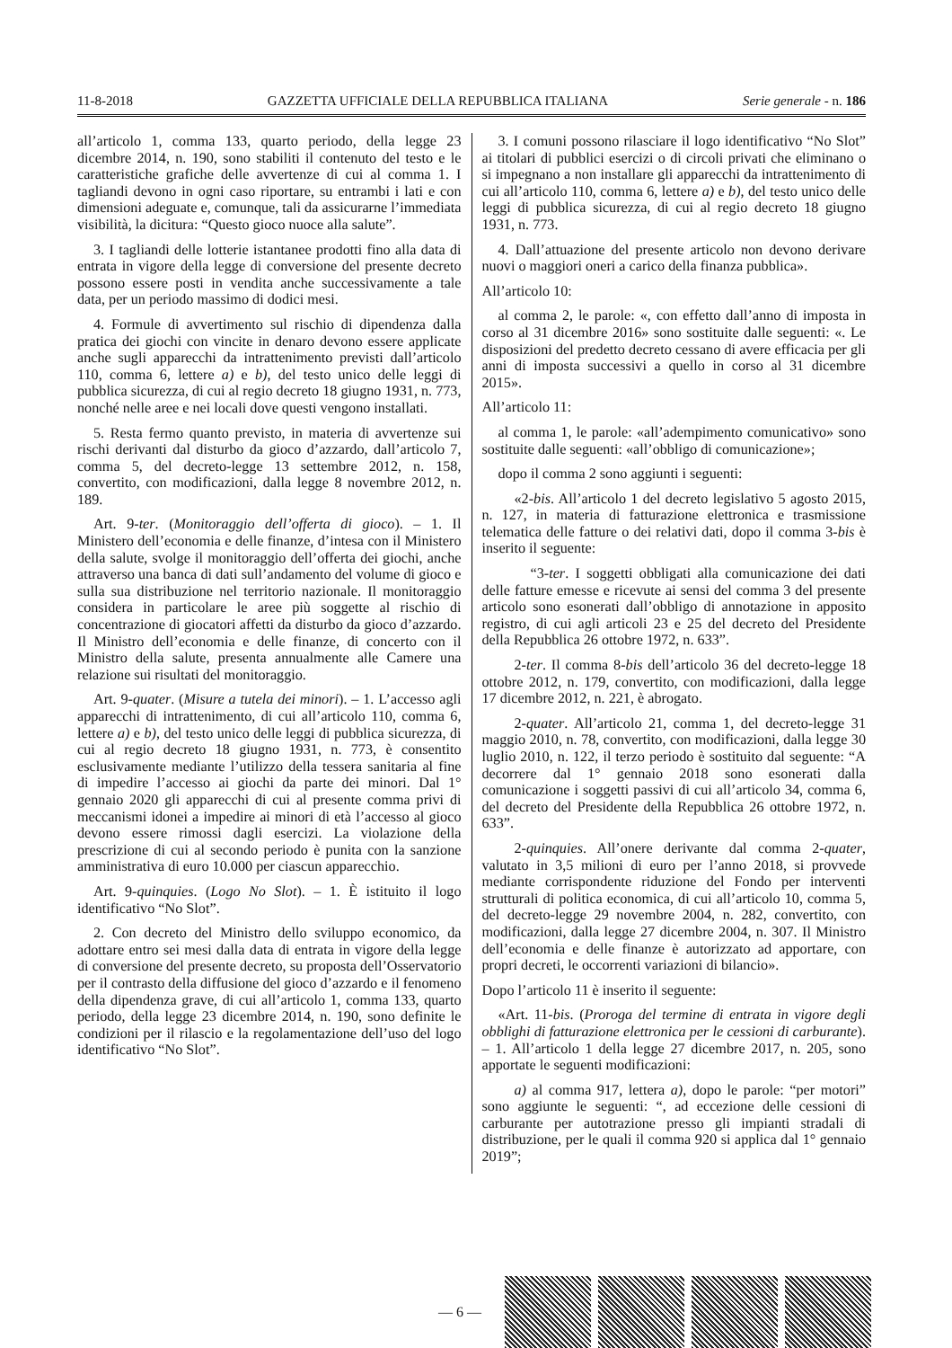11-8-2018 GAZZETTA UFFICIALE DELLA REPUBBLICA ITALIANA Serie generale - n. 186
all’articolo 1, comma 133, quarto periodo, della legge 23 dicembre 2014, n. 190, sono stabiliti il contenuto del testo e le caratteristiche grafiche delle avvertenze di cui al comma 1. I tagliandi devono in ogni caso riportare, su entrambi i lati e con dimensioni adeguate e, comunque, tali da assicurarne l’immediata visibilità, la dicitura: “Questo gioco nuoce alla salute”.
3. I tagliandi delle lotterie istantanee prodotti fino alla data di entrata in vigore della legge di conversione del presente decreto possono essere posti in vendita anche successivamente a tale data, per un periodo massimo di dodici mesi.
4. Formule di avvertimento sul rischio di dipendenza dalla pratica dei giochi con vincite in denaro devono essere applicate anche sugli apparecchi da intrattenimento previsti dall’articolo 110, comma 6, lettere a) e b), del testo unico delle leggi di pubblica sicurezza, di cui al regio decreto 18 giugno 1931, n. 773, nonché nelle aree e nei locali dove questi vengono installati.
5. Resta fermo quanto previsto, in materia di avvertenze sui rischi derivanti dal disturbo da gioco d’azzardo, dall’articolo 7, comma 5, del decreto-legge 13 settembre 2012, n. 158, convertito, con modificazioni, dalla legge 8 novembre 2012, n. 189.
Art. 9-ter. (Monitoraggio dell’offerta di gioco). – 1. Il Ministero dell’economia e delle finanze, d’intesa con il Ministero della salute, svolge il monitoraggio dell’offerta dei giochi, anche attraverso una banca di dati sull’andamento del volume di gioco e sulla sua distribuzione nel territorio nazionale. Il monitoraggio considera in particolare le aree più soggette al rischio di concentrazione di giocatori affetti da disturbo da gioco d’azzardo. Il Ministro dell’economia e delle finanze, di concerto con il Ministro della salute, presenta annualmente alle Camere una relazione sui risultati del monitoraggio.
Art. 9-quater. (Misure a tutela dei minori). – 1. L’accesso agli apparecchi di intrattenimento, di cui all’articolo 110, comma 6, lettere a) e b), del testo unico delle leggi di pubblica sicurezza, di cui al regio decreto 18 giugno 1931, n. 773, è consentito esclusivamente mediante l’utilizzo della tessera sanitaria al fine di impedire l’accesso ai giochi da parte dei minori. Dal 1° gennaio 2020 gli apparecchi di cui al presente comma privi di meccanismi idonei a impedire ai minori di età l’accesso al gioco devono essere rimossi dagli esercizi. La violazione della prescrizione di cui al secondo periodo è punita con la sanzione amministrativa di euro 10.000 per ciascun apparecchio.
Art. 9-quinquies. (Logo No Slot). – 1. È istituito il logo identificativo “No Slot”.
2. Con decreto del Ministro dello sviluppo economico, da adottare entro sei mesi dalla data di entrata in vigore della legge di conversione del presente decreto, su proposta dell’Osservatorio per il contrasto della diffusione del gioco d’azzardo e il fenomeno della dipendenza grave, di cui all’articolo 1, comma 133, quarto periodo, della legge 23 dicembre 2014, n. 190, sono definite le condizioni per il rilascio e la regolamentazione dell’uso del logo identificativo “No Slot”.
3. I comuni possono rilasciare il logo identificativo “No Slot” ai titolari di pubblici esercizi o di circoli privati che eliminano o si impegnano a non installare gli apparecchi da intrattenimento di cui all’articolo 110, comma 6, lettere a) e b), del testo unico delle leggi di pubblica sicurezza, di cui al regio decreto 18 giugno 1931, n. 773.
4. Dall’attuazione del presente articolo non devono derivare nuovi o maggiori oneri a carico della finanza pubblica».
All’articolo 10:
al comma 2, le parole: «, con effetto dall’anno di imposta in corso al 31 dicembre 2016» sono sostituite dalle seguenti: «. Le disposizioni del predetto decreto cessano di avere efficacia per gli anni di imposta successivi a quello in corso al 31 dicembre 2015».
All’articolo 11:
al comma 1, le parole: «all’adempimento comunicativo» sono sostituite dalle seguenti: «all’obbligo di comunicazione»;
dopo il comma 2 sono aggiunti i seguenti:
«2-bis. All’articolo 1 del decreto legislativo 5 agosto 2015, n. 127, in materia di fatturazione elettronica e trasmissione telematica delle fatture o dei relativi dati, dopo il comma 3-bis è inserito il seguente:
“3-ter. I soggetti obbligati alla comunicazione dei dati delle fatture emesse e ricevute ai sensi del comma 3 del presente articolo sono esonerati dall’obbligo di annotazione in apposito registro, di cui agli articoli 23 e 25 del decreto del Presidente della Repubblica 26 ottobre 1972, n. 633”.
2-ter. Il comma 8-bis dell’articolo 36 del decreto-legge 18 ottobre 2012, n. 179, convertito, con modificazioni, dalla legge 17 dicembre 2012, n. 221, è abrogato.
2-quater. All’articolo 21, comma 1, del decreto-legge 31 maggio 2010, n. 78, convertito, con modificazioni, dalla legge 30 luglio 2010, n. 122, il terzo periodo è sostituito dal seguente: “A decorrere dal 1° gennaio 2018 sono esonerati dalla comunicazione i soggetti passivi di cui all’articolo 34, comma 6, del decreto del Presidente della Repubblica 26 ottobre 1972, n. 633”.
2-quinquies. All’onere derivante dal comma 2-quater, valutato in 3,5 milioni di euro per l’anno 2018, si provvede mediante corrispondente riduzione del Fondo per interventi strutturali di politica economica, di cui all’articolo 10, comma 5, del decreto-legge 29 novembre 2004, n. 282, convertito, con modificazioni, dalla legge 27 dicembre 2004, n. 307. Il Ministro dell’economia e delle finanze è autorizzato ad apportare, con propri decreti, le occorrenti variazioni di bilancio».
Dopo l’articolo 11 è inserito il seguente:
«Art. 11-bis. (Proroga del termine di entrata in vigore degli obblighi di fatturazione elettronica per le cessioni di carburante). – 1. All’articolo 1 della legge 27 dicembre 2017, n. 205, sono apportate le seguenti modificazioni:
a) al comma 917, lettera a), dopo le parole: “per motori” sono aggiunte le seguenti: “, ad eccezione delle cessioni di carburante per autotrazione presso gli impianti stradali di distribuzione, per le quali il comma 920 si applica dal 1° gennaio 2019”;
— 6 —